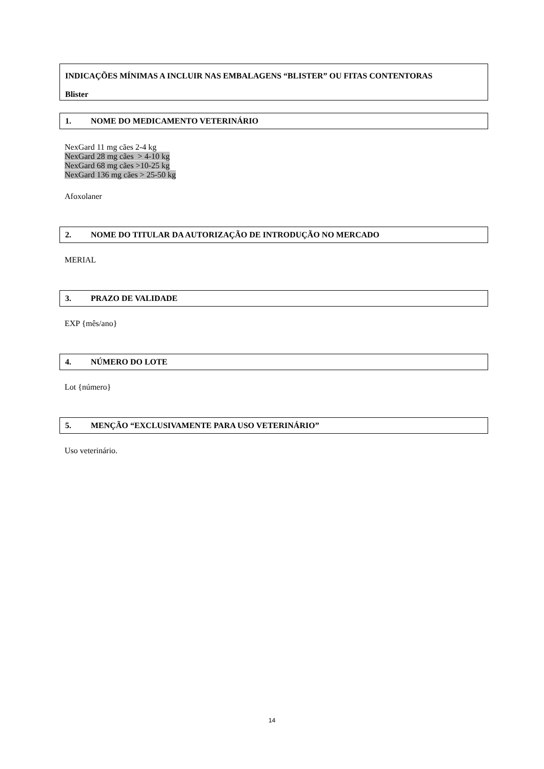INDICAÇÕES MÍNIMAS A INCLUIR NAS EMBALAGENS “BLISTER” OU FITAS CONTENTORAS
Blister
1. NOME DO MEDICAMENTO VETERINÁRIO
NexGard 11 mg cães 2-4 kg
NexGard 28 mg cães > 4-10 kg
NexGard 68 mg cães >10-25 kg
NexGard 136 mg cães > 25-50 kg
Afoxolaner
2. NOME DO TITULAR DA AUTORIZAÇÃO DE INTRODUÇÃO NO MERCADO
MERIAL
3. PRAZO DE VALIDADE
EXP {mês/ano}
4. NÚMERO DO LOTE
Lot {número}
5. MENÇÃO “EXCLUSIVAMENTE PARA USO VETERINÁRIO”
Uso veterinário.
14